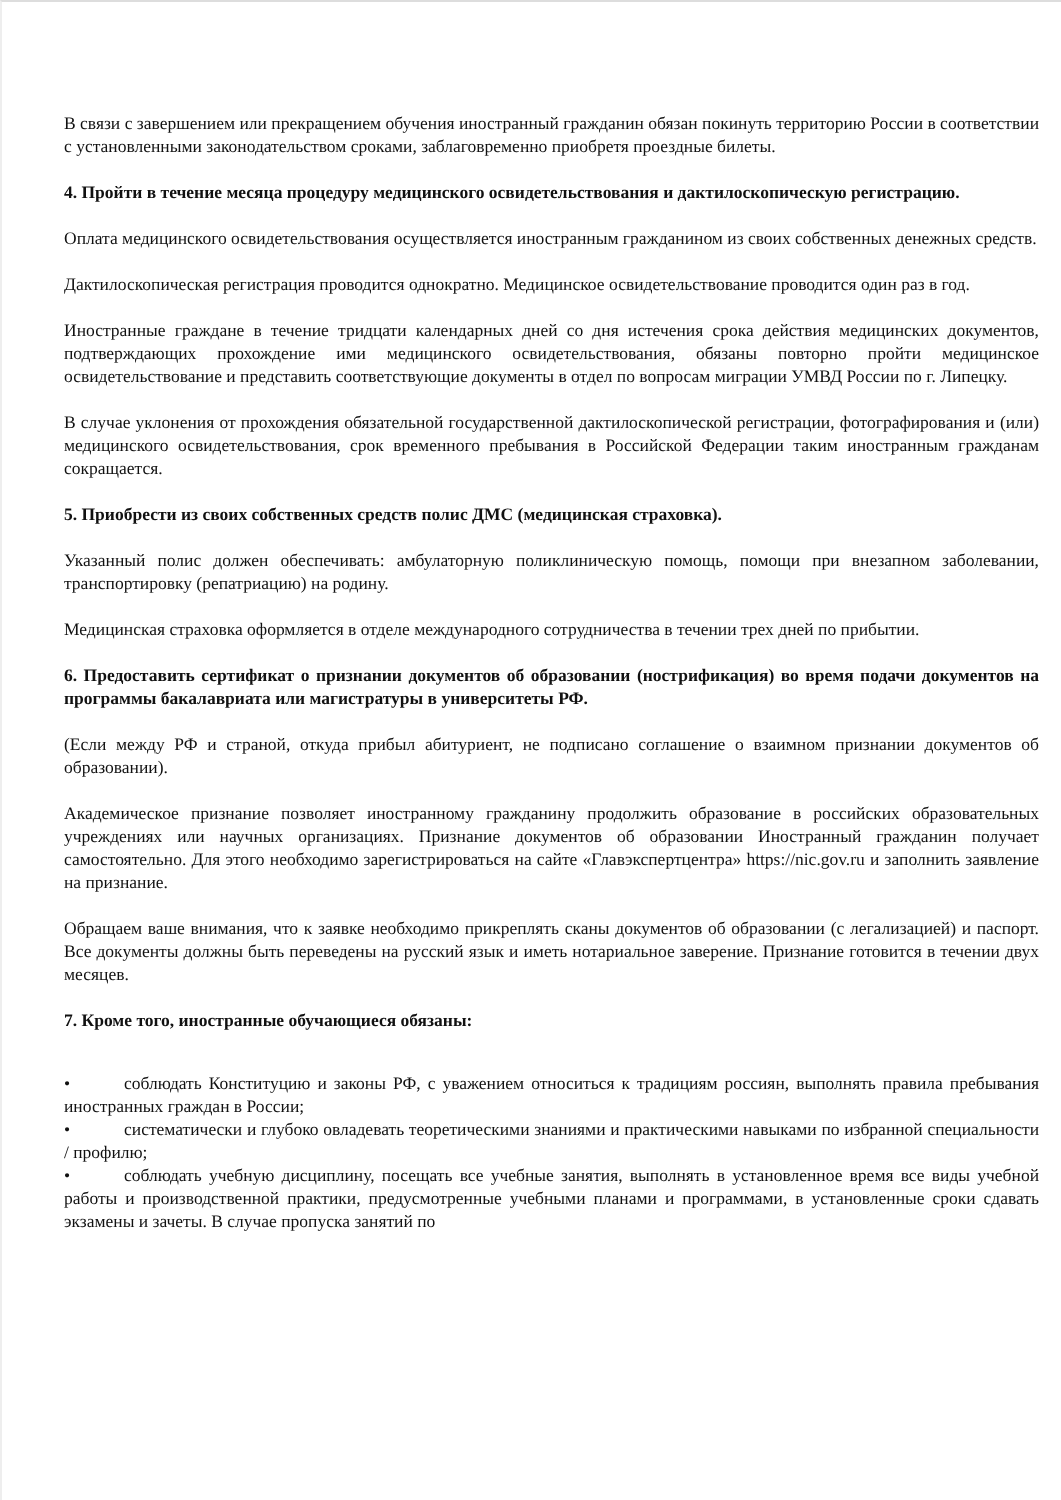В связи с завершением или прекращением обучения иностранный гражданин обязан покинуть территорию России в соответствии с установленными законодательством сроками, заблаговременно приобретя проездные билеты.
4. Пройти в течение месяца процедуру медицинского освидетельствования и дактилоскопическую регистрацию.
Оплата медицинского освидетельствования осуществляется иностранным гражданином из своих собственных денежных средств.
Дактилоскопическая регистрация проводится однократно. Медицинское освидетельствование проводится один раз в год.
Иностранные граждане в течение тридцати календарных дней со дня истечения срока действия медицинских документов, подтверждающих прохождение ими медицинского освидетельствования, обязаны повторно пройти медицинское освидетельствование и представить соответствующие документы в отдел по вопросам миграции УМВД России по г. Липецку.
В случае уклонения от прохождения обязательной государственной дактилоскопической регистрации, фотографирования и (или) медицинского освидетельствования, срок временного пребывания в Российской Федерации таким иностранным гражданам сокращается.
5. Приобрести из своих собственных средств полис ДМС (медицинская страховка).
Указанный полис должен обеспечивать: амбулаторную поликлиническую помощь, помощи при внезапном заболевании, транспортировку (репатриацию) на родину.
Медицинская страховка оформляется в отделе международного сотрудничества в течении трех дней по прибытии.
6. Предоставить сертификат о признании документов об образовании (нострификация) во время подачи документов на программы бакалавриата или магистратуры в университеты РФ.
(Если между РФ и страной, откуда прибыл абитуриент, не подписано соглашение о взаимном признании документов об образовании).
Академическое признание позволяет иностранному гражданину продолжить образование в российских образовательных учреждениях или научных организациях. Признание документов об образовании Иностранный гражданин получает самостоятельно. Для этого необходимо зарегистрироваться на сайте «Главэкспертцентра» https://nic.gov.ru и заполнить заявление на признание.
Обращаем ваше внимания, что к заявке необходимо прикреплять сканы документов об образовании (с легализацией) и паспорт. Все документы должны быть переведены на русский язык и иметь нотариальное заверение. Признание готовится в течении двух месяцев.
7. Кроме того, иностранные обучающиеся обязаны:
• соблюдать Конституцию и законы РФ, с уважением относиться к традициям россиян, выполнять правила пребывания иностранных граждан в России;
• систематически и глубоко овладевать теоретическими знаниями и практическими навыками по избранной специальности / профилю;
• соблюдать учебную дисциплину, посещать все учебные занятия, выполнять в установленное время все виды учебной работы и производственной практики, предусмотренные учебными планами и программами, в установленные сроки сдавать экзамены и зачеты. В случае пропуска занятий по